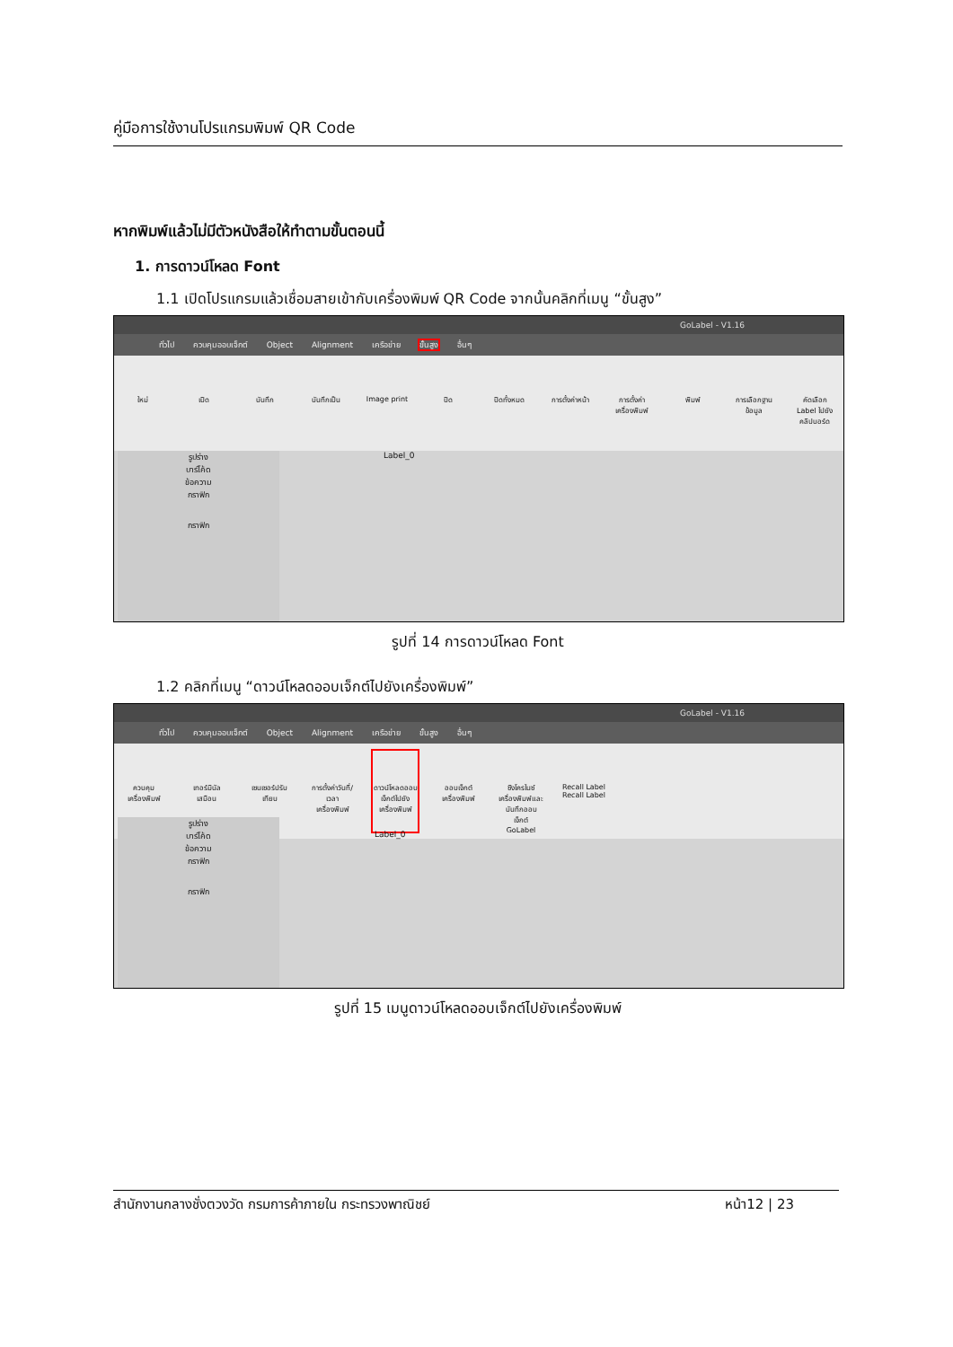คู่มือการใช้งานโปรแกรมพิมพ์ QR Code
หากพิมพ์แล้วไม่มีตัวหนังสือให้ทำตามขั้นตอนนี้
1. การดาวน์โหลด Font
1.1 เปิดโปรแกรมแล้วเชื่อมสายเข้ากับเครื่องพิมพ์ QR Code จากนั้นคลิกที่เมนู “ขั้นสูง”
GoLabel - V1.16
ทั่วไป ควบคุมออบเจ็กต์ Object Alignment เครือข่าย ขั้นสูง อื่นๆ
ใหม่ เปิด บันทึก บันทึกเป็น Image print
ปิด ปิดทั้งหมด การตั้งค่าหน้า
การตั้งค่าเครื่องพิมพ์
พิมพ์ การเลือกฐานข้อมูล
คัดเลือก Label ไปยังคลิปบอร์ด
รูปร่าง
บาร์โค้ด
ข้อความ
กราฟิก
กราฟิก
Label_0
รูปที่ 14 การดาวน์โหลด Font
1.2 คลิกที่เมนู “ดาวน์โหลดออบเจ็กต์ไปยังเครื่องพิมพ์”
GoLabel - V1.16
ทั่วไป ควบคุมออบเจ็กต์ Object Alignment เครือข่าย ขั้นสูง อื่นๆ
ควบคุมเครื่องพิมพ์
เทอร์มินัลเสมือน
เซนเซอร์ปรับเทียบ
การตั้งค่าวันที่/เวลาเครื่องพิมพ์
ดาวน์โหลดออบเจ็กต์ไปยังเครื่องพิมพ์
ออบเจ็กต์เครื่องพิมพ์
ซิงโครไนซ์เครื่องพิมพ์และบันทึกออบเจ็กต์ GoLabel
Recall Label Recall Label
รูปร่าง
บาร์โค้ด
ข้อความ
กราฟิก
กราฟิก
Label_0
รูปที่ 15 เมนูดาวน์โหลดออบเจ็กต์ไปยังเครื่องพิมพ์
สำนักงานกลางชั่งตวงวัด กรมการค้าภายใน กระทรวงพาณิชย์ หน้า12 | 23